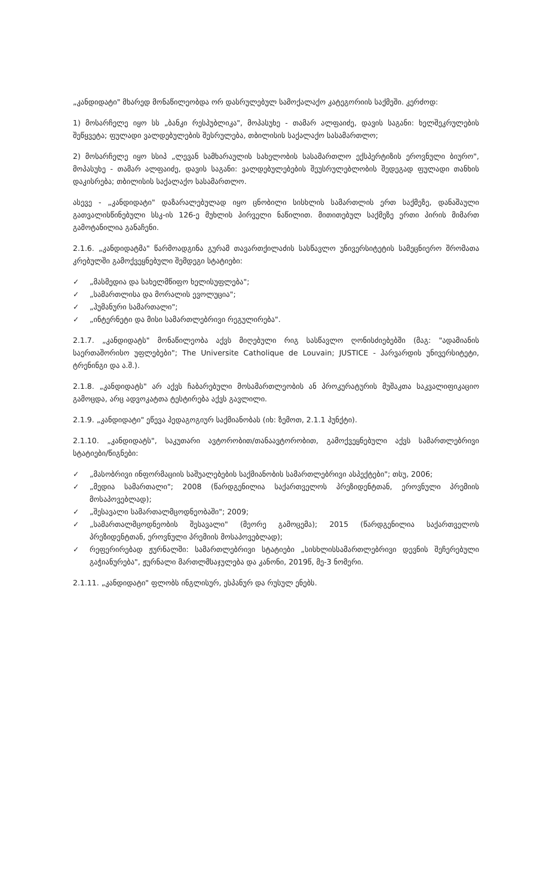„კანდიდატი" მხარედ მონაწილეობდა ორ დასრულებულ სამოქალაქო კატეგორიის საქმეში. კერძოდ:
1) მოსარჩელე იყო სს „ბანკი რესპუბლიკა", მოპასუხე - თამარ ალფაიძე, დავის საგანი: ხელშეკრულების შეწყვეტა; ფულადი ვალდებულების შესრულება, თბილისის საქალაქო სასამართლო;
2) მოსარჩელე იყო სსიპ „ლევან სამხარაულის სახელობის სასამართლო ექსპერტიზის ეროვნული ბიურო", მოპასუხე - თამარ ალფაიძე, დავის საგანი: ვალდებულებების შეუსრულებლობის შედეგად ფულადი თანხის დაკისრება; თბილისის საქალაქო სასამართლო.
ასევე - „კანდიდატი" დაზარალებულად იყო ცნობილი სისხლის სამართლის ერთ საქმეზე, დანაშაული გათვალისწინებული სსკ-ის 126-ე მუხლის პირველი ნაწილით. მითითებულ საქმეზე ერთი პირის მიმართ გამოტანილია განაჩენი.
2.1.6. „კანდიდატმა" წარმოადგინა გურამ თავართქილაძის სასწავლო უნივერსიტეტის სამეცნიერო შრომათა კრებულში გამოქვეყნებული შემდეგი სტატიები:
✓ „მასმედია და სახელმწიფო ხელისუფლება";
✓ „სამართლისა და მორალის ევოლუცია";
✓ „ჰუმანური სამართალი";
✓ „ინტერნეტი და მისი სამართლებრივი რეგულირება".
2.1.7. „კანდიდატს" მონაწილეობა აქვს მიღებული რიგ სასწავლო ღონისძიებებში (მაგ: "ადამიანის საერთაშორისო უფლებები"; The Universite Catholique de Louvain; JUSTICE - ჰარვარდის უნივერსიტეტი, ტრენინგი და ა.შ.).
2.1.8. „კანდიდატს" არ აქვს ჩაბარებული მოსამართლეობის ან პროკურატურის მუშაკთა საკვალიფიკაციო გამოცდა, არც ადვოკატთა ტესტირება აქვს გავლილი.
2.1.9. „კანდიდატი" ეწევა პედაგოგიურ საქმიანობას (იხ: ზემოთ, 2.1.1 პუნქტი).
2.1.10. „კანდიდატს", საკუთარი ავტორობით/თანაავტორობით, გამოქვეყნებული აქვს სამართლებრივი სტატიები/წიგნები:
✓ „მასობრივი ინფორმაციის საშუალებების საქმიანობის სამართლებრივი ასპექტები"; თსუ, 2006;
✓ „მედია სამართალი"; 2008 (წარდგენილია საქართველოს პრეზიდენტთან, ეროვნული პრემიის მოსაპოვებლად);
✓ „შესავალი სამართალმცოდნეობაში"; 2009;
✓ „სამართალმცოდნეობის შესავალი" (მეორე გამოცემა); 2015 (წარდგენილია საქართველოს პრეზიდენტთან, ეროვნული პრემიის მოსაპოვებლად);
✓ რეფერირებად ჟურნალში: სამართლებრივი სტატიები „სისხლისსამართლებრივი დევნის შეჩერებული გაჭიანურება", ჟურნალი მართლმსაჯულება და კანონი, 2019წ, მე-3 ნომერი.
2.1.11. „კანდიდატი" ფლობს ინგლისურ, ესპანურ და რუსულ ენებს.